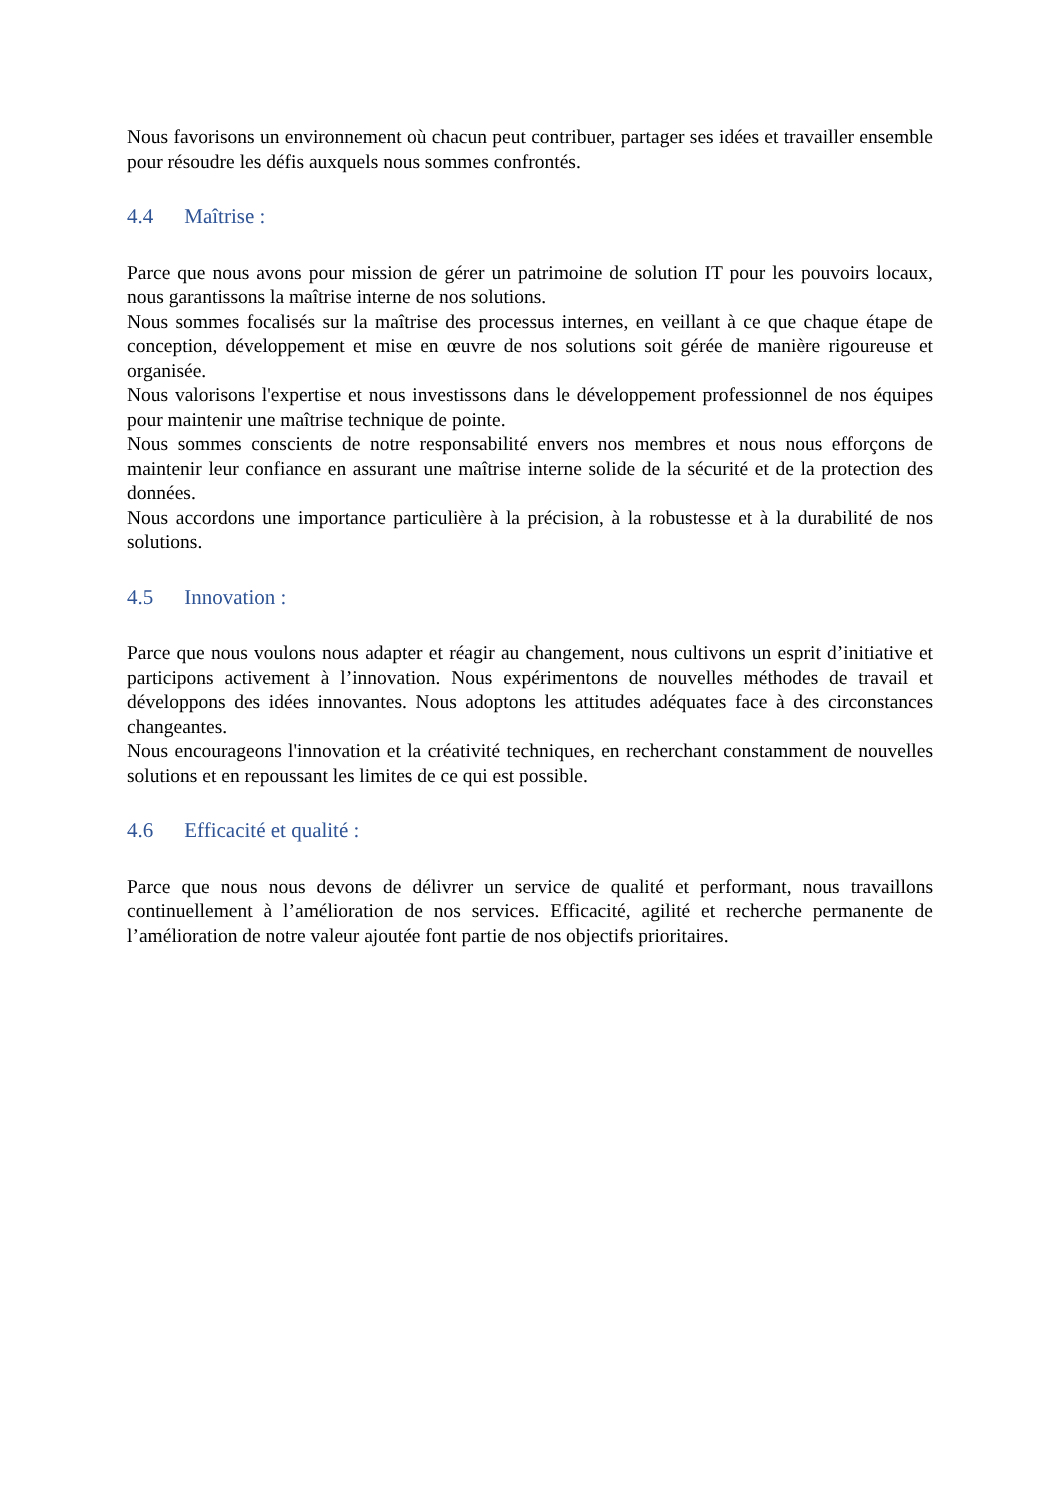Nous favorisons un environnement où chacun peut contribuer, partager ses idées et travailler ensemble pour résoudre les défis auxquels nous sommes confrontés.
4.4 Maîtrise :
Parce que nous avons pour mission de gérer un patrimoine de solution IT pour les pouvoirs locaux, nous garantissons la maîtrise interne de nos solutions.
Nous sommes focalisés sur la maîtrise des processus internes, en veillant à ce que chaque étape de conception, développement et mise en œuvre de nos solutions soit gérée de manière rigoureuse et organisée.
Nous valorisons l'expertise et nous investissons dans le développement professionnel de nos équipes pour maintenir une maîtrise technique de pointe.
Nous sommes conscients de notre responsabilité envers nos membres et nous nous efforçons de maintenir leur confiance en assurant une maîtrise interne solide de la sécurité et de la protection des données.
Nous accordons une importance particulière à la précision, à la robustesse et à la durabilité de nos solutions.
4.5 Innovation :
Parce que nous voulons nous adapter et réagir au changement, nous cultivons un esprit d’initiative et participons activement à l’innovation. Nous expérimentons de nouvelles méthodes de travail et développons des idées innovantes. Nous adoptons les attitudes adéquates face à des circonstances changeantes.
Nous encourageons l'innovation et la créativité techniques, en recherchant constamment de nouvelles solutions et en repoussant les limites de ce qui est possible.
4.6 Efficacité et qualité :
Parce que nous nous devons de délivrer un service de qualité et performant, nous travaillons continuellement à l’amélioration de nos services. Efficacité, agilité et recherche permanente de l’amélioration de notre valeur ajoutée font partie de nos objectifs prioritaires.